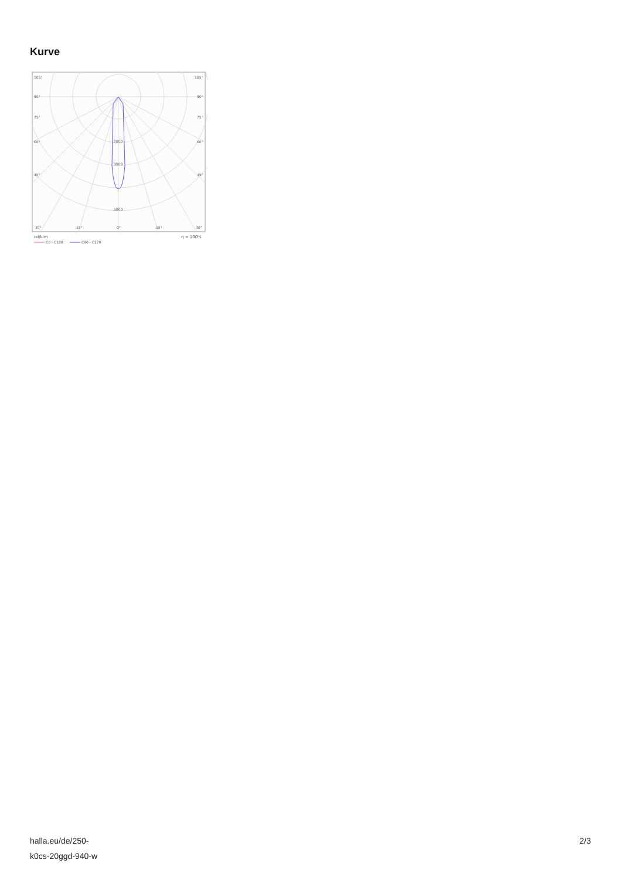Kurve
105°
105°
90°
90°
75°
75°
60°
60°
45°
45°
2000
3000
5000
30°
15°
0°
15°
30°
cd/klm
η = 100%
C0 - C180
C90 - C270
halla.eu/de/250-
k0cs-20ggd-940-w
2/3